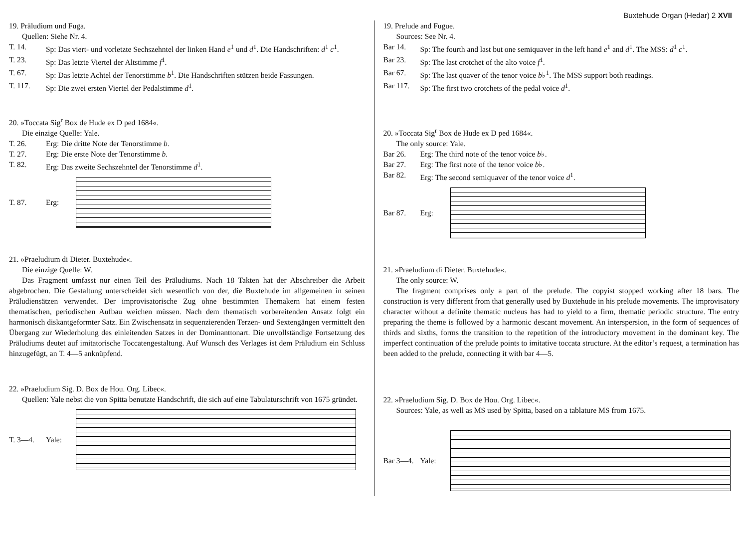Buxtehude Organ (Hedar) 2 XVII
19. Präludium und Fuga.
Quellen: Siehe Nr. 4.
T. 14. Sp: Das viert- und vorletzte Sechszehntel der linken Hand e<sup>1</sup> und d<sup>1</sup>. Die Handschriften: d<sup>1</sup> c<sup>1</sup>.
T. 23. Sp: Das letzte Viertel der Altstimme f<sup>1</sup>.
T. 67. Sp: Das letzte Achtel der Tenorstimme b<sup>1</sup>. Die Handschriften stützen beide Fassungen.
T. 117. Sp: Die zwei ersten Viertel der Pedalstimme d<sup>1</sup>.
20. »Toccata Sig<sup>r</sup> Box de Hude ex D ped 1684«.
Die einzige Quelle: Yale.
T. 26. Erg: Die dritte Note der Tenorstimme b.
T. 27. Erg: Die erste Note der Tenorstimme b.
T. 82. Erg: Das zweite Sechszehntel der Tenorstimme d<sup>1</sup>.
T. 87. Erg:
21. »Praeludium di Dieter. Buxtehude«.
Die einzige Quelle: W.
Das Fragment umfasst nur einen Teil des Präludiums. Nach 18 Takten hat der Abschreiber die Arbeit abgebrochen. Die Gestaltung unterscheidet sich wesentlich von der, die Buxtehude im allgemeinen in seinen Präludiensätzen verwendet. Der improvisatorische Zug ohne bestimmten Themakern hat einem festen thematischen, periodischen Aufbau weichen müssen. Nach dem thematisch vorbereitenden Ansatz folgt ein harmonisch diskantgeformter Satz. Ein Zwischensatz in sequenzierenden Terzen- und Sextengängen vermittelt den Übergang zur Wiederholung des einleitenden Satzes in der Dominanttonart. Die unvollständige Fortsetzung des Präludiums deutet auf imitatorische Toccatengestaltung. Auf Wunsch des Verlages ist dem Präludium ein Schluss hinzugefügt, an T. 4—5 anknüpfend.
22. »Praeludium Sig. D. Box de Hou. Org. Libec«.
Quellen: Yale nebst die von Spitta benutzte Handschrift, die sich auf eine Tabulaturschrift von 1675 gründet.
T. 3—4. Yale:
19. Prelude and Fugue.
Sources: See Nr. 4.
Bar 14. Sp: The fourth and last but one semiquaver in the left hand e<sup>1</sup> and d<sup>1</sup>. The MSS: d<sup>1</sup> c<sup>1</sup>.
Bar 23. Sp: The last crotchet of the alto voice f<sup>1</sup>.
Bar 67. Sp: The last quaver of the tenor voice b♭<sup>1</sup>. The MSS support both readings.
Bar 117. Sp: The first two crotchets of the pedal voice d<sup>1</sup>.
20. »Toccata Sig<sup>r</sup> Box de Hude ex D ped 1684«.
The only source: Yale.
Bar 26. Erg: The third note of the tenor voice b♭.
Bar 27. Erg: The first note of the tenor voice b♭.
Bar 82. Erg: The second semiquaver of the tenor voice d<sup>1</sup>.
Bar 87. Erg:
21. »Praeludium di Dieter. Buxtehude«.
The only source: W.
The fragment comprises only a part of the prelude. The copyist stopped working after 18 bars. The construction is very different from that generally used by Buxtehude in his prelude movements. The improvisatory character without a definite thematic nucleus has had to yield to a firm, thematic periodic structure. The entry preparing the theme is followed by a harmonic descant movement. An interspersion, in the form of sequences of thirds and sixths, forms the transition to the repetition of the introductory movement in the dominant key. The imperfect continuation of the prelude points to imitative toccata structure. At the editor’s request, a termination has been added to the prelude, connecting it with bar 4—5.
22. »Praeludium Sig. D. Box de Hou. Org. Libec«.
Sources: Yale, as well as MS used by Spitta, based on a tablature MS from 1675.
Bar 3—4. Yale: